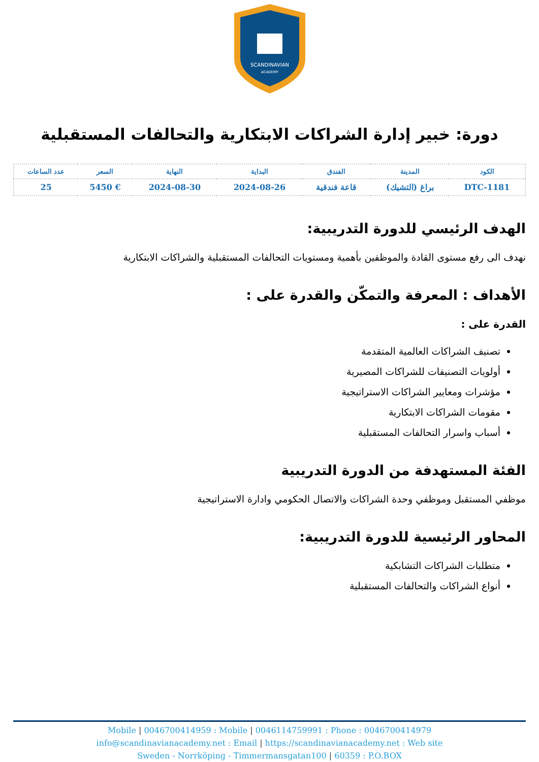SCANDINAVIAN
ACADEMY
دورة: خبير إدارة الشراكات الابتكارية والتحالفات المستقبلية
| الكود | المدينة | الفندق | البداية | النهاية | السعر | عدد الساعات |
| --- | --- | --- | --- | --- | --- | --- |
| DTC-1181 | براغ (التشيك) | قاعة فندقية | 2024-08-26 | 2024-08-30 | € 5450 | 25 |
الهدف الرئيسي للدورة التدريبية:
نهدف الى رفع مستوى القادة والموظفين بأهمية ومستويات التحالفات المستقبلية والشراكات الابتكارية
الأهداف : المعرفة والتمكّن والقدرة على :
القدرة على :
تصنيف الشراكات العالمية المتقدمة
أولويات التصنيفات للشراكات المصيرية
مؤشرات ومعايير الشراكات الاستراتيجية
مقومات الشراكات الابتكارية
أسباب واسرار التحالفات المستقبلية
الفئة المستهدفة من الدورة التدريبية
موظفي المستقبل وموظفي وحدة الشراكات والاتصال الحكومي وادارة الاستراتيجية
المحاور الرئيسية للدورة التدريبية:
متطلبات الشراكات التشابكية
أنواع الشراكات والتحالفات المستقبلية
Mobile | 0046700414959 : Mobile | 0046114759991 : Phone : 0046700414979
info@scandinavianacademy.net : Email | https://scandinavianacademy.net : Web site
Sweden - Norrköping - Timmermansgatan100 | 60359 : P.O.BOX